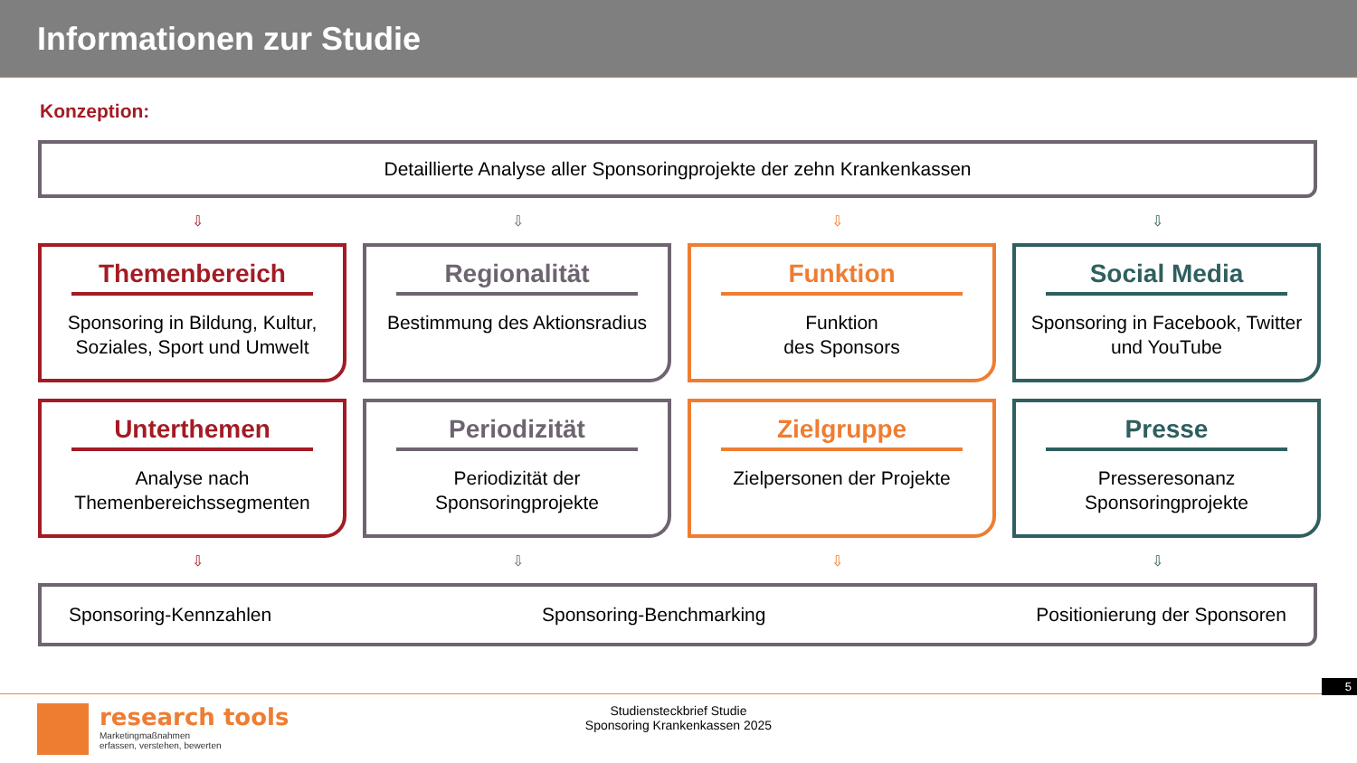Informationen zur Studie
Konzeption:
Detaillierte Analyse aller Sponsoringprojekte der zehn Krankenkassen
⇩ ⇩ ⇩ ⇩
Themenbereich
Sponsoring in Bildung, Kultur, Soziales, Sport und Umwelt
Regionalität
Bestimmung des Aktionsradius
Funktion
Funktion
des Sponsors
Social Media
Sponsoring in Facebook, Twitter und YouTube
Unterthemen
Analyse nach Themenbereichssegmenten
Periodizität
Periodizität der Sponsoringprojekte
Zielgruppe
Zielpersonen der Projekte
Presse
Presseresonanz Sponsoringprojekte
⇩ ⇩ ⇩ ⇩
Sponsoring-Kennzahlen Sponsoring-Benchmarking Positionierung der Sponsoren
5
research tools
Marketingmaßnahmen
erfassen, verstehen, bewerten
Studiensteckbrief Studie
Sponsoring Krankenkassen 2025